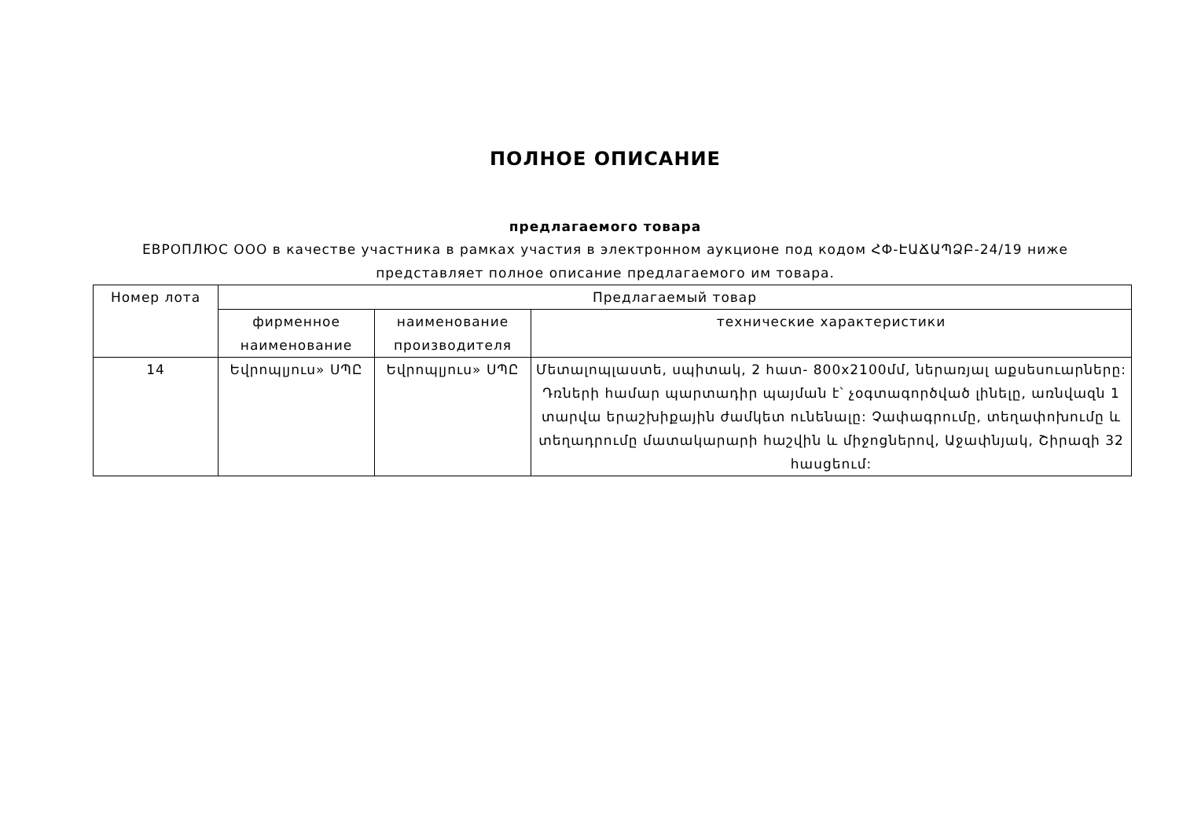ПОЛНОЕ ОПИСАНИЕ
предлагаемого товара
ЕВРОПЛЮС ООО в качестве участника в рамках участия в электронном аукционе под кодом ՀՓ-ԷԱՃԱՊՁԲ-24/19 ниже представляет полное описание предлагаемого им товара.
| Номер лота | Предлагаемый товар | | |
| --- | --- | --- | --- |
| | фирменное наименование | наименование производителя | технические характеристики |
| 14 | Եվրոպլյուս» ՍՊԸ | Եվրոպլյուս» ՍՊԸ | Մետալոպլաստե, սպիտակ, 2 հատ- 800x2100մմ, ներառյալ աքսեսուարները: Դռների համար պարտադիր պայման է՝ չօգտագործված լինելը, առնվազն 1 տարվա երաշխիքային ժամկետ ունենալը: Չափագրումը, տեղափոխումը և տեղադրումը մատակարարի հաշվին և միջոցներով, Աջափնյակ, Շիրազի 32 հասցեում: |